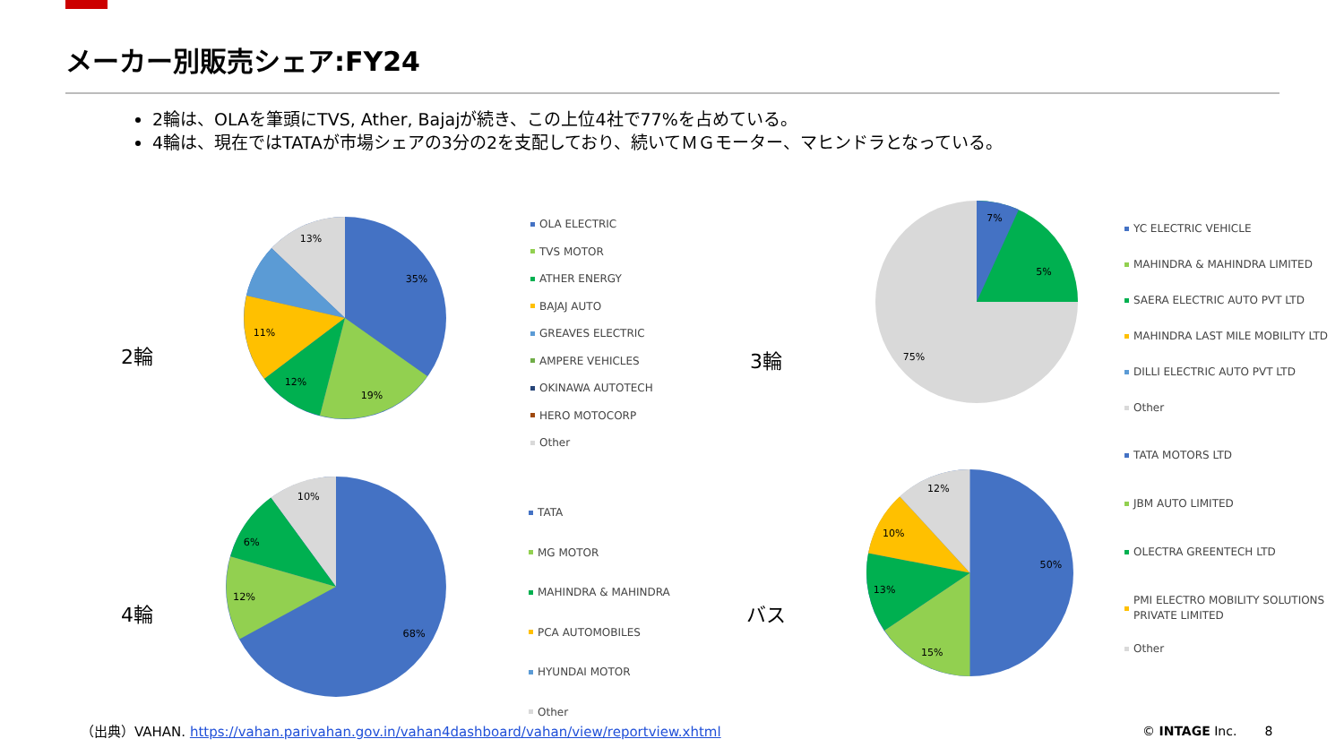メーカー別販売シェア:FY24
2輪は、OLAを筆頭にTVS, Ather, Bajajが続き、この上位4社で77%を占めている。
4輪は、現在ではTATAが市場シェアの3分の2を支配しており、続いてＭＧモーター、マヒンドラとなっている。
2輪
4輪
3輪
バス
35%
19%
12%
11%
13%
OLA ELECTRIC
TVS MOTOR
ATHER ENERGY
BAJAJ AUTO
GREAVES ELECTRIC
AMPERE VEHICLES
OKINAWA AUTOTECH
HERO MOTOCORP
Other
68%
12%
6%
10%
TATA
MG MOTOR
MAHINDRA & MAHINDRA
PCA AUTOMOBILES
HYUNDAI MOTOR
Other
75%
7%
5%
YC ELECTRIC VEHICLE
MAHINDRA & MAHINDRA LIMITED
SAERA ELECTRIC AUTO PVT LTD
MAHINDRA LAST MILE MOBILITY LTD
DILLI ELECTRIC AUTO PVT LTD
Other
50%
15%
13%
10%
12%
TATA MOTORS LTD
JBM AUTO LIMITED
OLECTRA GREENTECH LTD
PMI ELECTRO MOBILITY SOLUTIONS
PRIVATE LIMITED
Other
（出典）VAHAN. https://vahan.parivahan.gov.in/vahan4dashboard/vahan/view/reportview.xhtml
© INTAGE Inc. 8